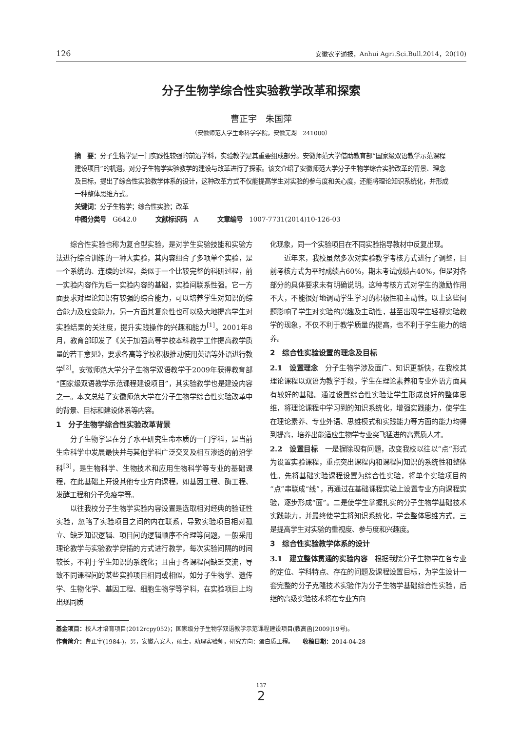126 安徽农学通报，Anhui Agri.Sci.Bull.2014，20(10)
分子生物学综合性实验教学改革和探索
曹正宇　朱国萍
（安徽师范大学生命科学学院，安徽芜湖　241000）
摘　要：分子生物学是一门实践性较强的前沿学科，实验教学是其重要组成部分。安徽师范大学借助教育部“国家级双语教学示范课程建设项目”的机遇，对分子生物学实验教学的建设与改革进行了探索。该文介绍了安徽师范大学分子生物学综合实验改革的背景、理念及目标，提出了综合性实验教学体系的设计，这种改革方式不仅能提高学生对实验的参与度和关心度，还能将理论知识系统化，并形成一种整体思维方式。
关键词：分子生物学；综合性实验；改革
中图分类号　G642.0　　　文献标识码　A　　　文章编号　1007-7731(2014)10-126-03
综合性实验也称为复合型实验，是对学生实验技能和实验方法进行综合训练的一种大实验，其内容组合了多项单个实验，是一个系统的、连续的过程，类似于一个比较完整的科研过程，前一实验内容作为后一实验内容的基础，实验间联系性强。它一方面要求对理论知识有较强的综合能力，可以培养学生对知识的综合能力及应变能力，另一方面其复杂性也可以极大地提高学生对实验结果的关注度，提升实践操作的兴趣和能力<sup>[1]</sup>。2001年8月，教育部印发了《关于加强高等学校本科教学工作提高教学质量的若干意见》，要求各高等学校积极推动使用英语等外语进行教学<sup>[2]</sup>。安徽师范大学分子生物学双语教学于2009年获得教育部“国家级双语教学示范课程建设项目”，其实验教学也是建设内容之一。本文总结了安徽师范大学在分子生物学综合性实验改革中的背景、目标和建设体系等内容。
1　分子生物学综合性实验改革背景
分子生物学是在分子水平研究生命本质的一门学科，是当前生命科学中发展最快并与其他学科广泛交叉及相互渗透的前沿学科<sup>[3]</sup>，是生物科学、生物技术和应用生物科学等专业的基础课程，在此基础上开设其他专业方向课程，如基因工程、酶工程、发酵工程和分子免疫学等。
以往我校分子生物学实验内容设置是选取相对经典的验证性实验，忽略了实验项目之间的内在联系，导致实验项目相对孤立、缺乏知识逻辑、项目间的逻辑顺序不合理等问题，一般采用理论教学与实验教学穿插的方式进行教学，每次实验间隔的时间较长，不利于学生知识的系统化；且由于各课程间缺乏交流，导致不同课程间的某些实验项目相同或相似，如分子生物学、遗传学、生物化学、基因工程、细胞生物学等学科，在实验项目上均出现同质
化现象，同一个实验项目在不同实验指导教材中反复出现。
近年来，我校虽然多次对实验教学考核方式进行了调整，目前考核方式为平时成绩占60%，期末考试成绩占40%，但是对各部分的具体要求未有明确说明。这种考核方式对学生的激励作用不大，不能很好地调动学生学习的积极性和主动性。以上这些问题影响了学生对实验的兴趣及主动性，甚至出现学生轻视实验教学的现象，不仅不利于教学质量的提高，也不利于学生能力的培养。
2　综合性实验设置的理念及目标
2.1　设置理念　分子生物学涉及面广、知识更新快，在我校其理论课程以双语为教学手段，学生在理论素养和专业外语方面具有较好的基础。通过设置综合性实验让学生形成良好的整体思维，将理论课程中学习到的知识系统化，增强实践能力，使学生在理论素养、专业外语、思维模式和实践能力等方面的能力均得到提高，培养出能适应生物学专业突飞猛进的高素质人才。
2.2　设置目标　一是摒除现有问题，改变我校以往以“点”形式为设置实验课程，重点突出课程内和课程间知识的系统性和整体性。先将基础实验课程设置为综合性实验，将单个实验项目的“点”串联成“线”，再通过在基础课程实验上设置专业方向课程实验，逐步形成“面”。二是使学生掌握扎实的分子生物学基础技术实践能力，并最终使学生将知识系统化，学会整体思维方式。三是提高学生对实验的重视度、参与度和兴趣度。
3　综合性实验教学体系的设计
3.1　建立整体贯通的实验内容　根据我院分子生物学在各专业的定位、学科特点、存在的问题及课程设置目标，为学生设计一套完整的分子克隆技术实验作为分子生物学基础综合性实验，后继的高级实验技术将在专业方向
基金项目：校人才培育项目(2012rcpy052)；国家级分子生物学双语教学示范课程建设项目(教高函[2009]19号)。
作者简介：曹正宇(1984-)，男，安徽六安人，硕士，助理实验师，研究方向：蛋白质工程。　　收稿日期：2014-04-28
137
2